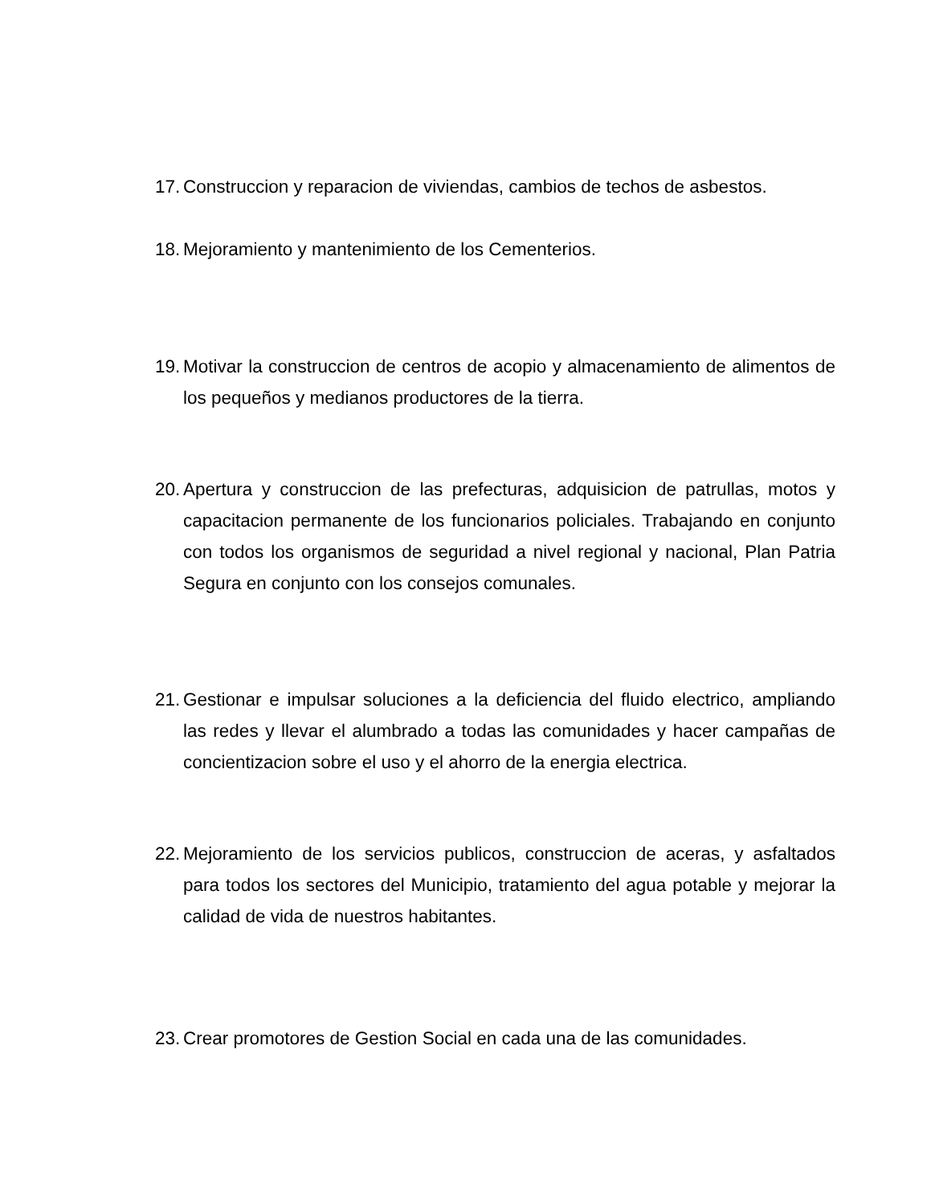17. Construccion y reparacion de viviendas, cambios de techos de asbestos.
18. Mejoramiento y mantenimiento de los Cementerios.
19. Motivar la construccion de centros de acopio y almacenamiento de alimentos de los pequeños y medianos productores de la tierra.
20. Apertura y construccion de las prefecturas, adquisicion de patrullas, motos y capacitacion permanente de los funcionarios policiales. Trabajando en conjunto con todos los organismos de seguridad a nivel regional y nacional, Plan Patria Segura en conjunto con los consejos comunales.
21. Gestionar e impulsar soluciones a la deficiencia del fluido electrico, ampliando las redes y llevar el alumbrado a todas las comunidades y hacer campañas de concientizacion sobre el uso y el ahorro de la energia electrica.
22. Mejoramiento de los servicios publicos, construccion de aceras, y asfaltados para todos los sectores del Municipio, tratamiento del agua potable y mejorar la calidad de vida de nuestros habitantes.
23. Crear promotores de Gestion Social en cada una de las comunidades.